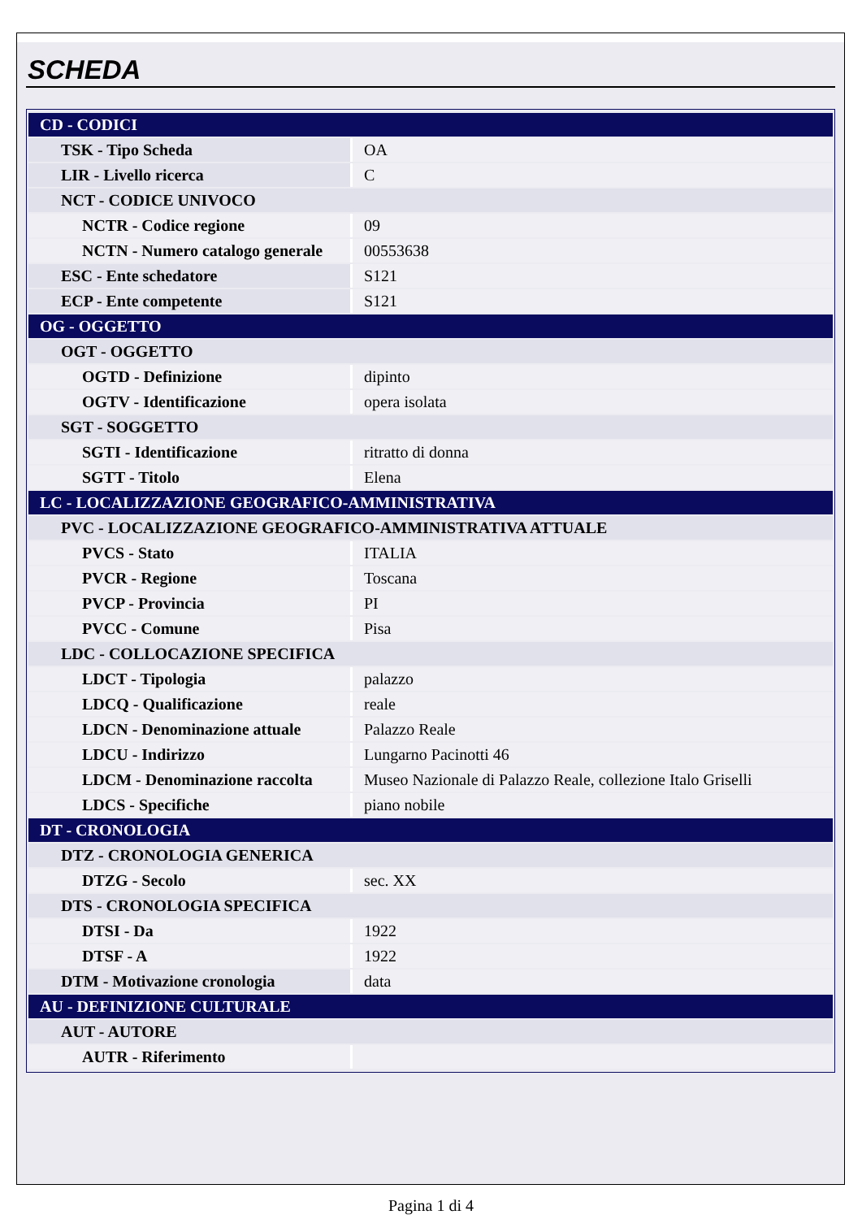SCHEDA
| CD - CODICI | |
| TSK - Tipo Scheda | OA |
| LIR - Livello ricerca | C |
| NCT - CODICE UNIVOCO | |
| NCTR - Codice regione | 09 |
| NCTN - Numero catalogo generale | 00553638 |
| ESC - Ente schedatore | S121 |
| ECP - Ente competente | S121 |
| OG - OGGETTO | |
| OGT - OGGETTO | |
| OGTD - Definizione | dipinto |
| OGTV - Identificazione | opera isolata |
| SGT - SOGGETTO | |
| SGTI - Identificazione | ritratto di donna |
| SGTT - Titolo | Elena |
| LC - LOCALIZZAZIONE GEOGRAFICO-AMMINISTRATIVA | |
| PVC - LOCALIZZAZIONE GEOGRAFICO-AMMINISTRATIVA ATTUALE | |
| PVCS - Stato | ITALIA |
| PVCR - Regione | Toscana |
| PVCP - Provincia | PI |
| PVCC - Comune | Pisa |
| LDC - COLLOCAZIONE SPECIFICA | |
| LDCT - Tipologia | palazzo |
| LDCQ - Qualificazione | reale |
| LDCN - Denominazione attuale | Palazzo Reale |
| LDCU - Indirizzo | Lungarno Pacinotti 46 |
| LDCM - Denominazione raccolta | Museo Nazionale di Palazzo Reale, collezione Italo Griselli |
| LDCS - Specifiche | piano nobile |
| DT - CRONOLOGIA | |
| DTZ - CRONOLOGIA GENERICA | |
| DTZG - Secolo | sec. XX |
| DTS - CRONOLOGIA SPECIFICA | |
| DTSI - Da | 1922 |
| DTSF - A | 1922 |
| DTM - Motivazione cronologia | data |
| AU - DEFINIZIONE CULTURALE | |
| AUT - AUTORE | |
| AUTR - Riferimento | |
Pagina 1 di 4